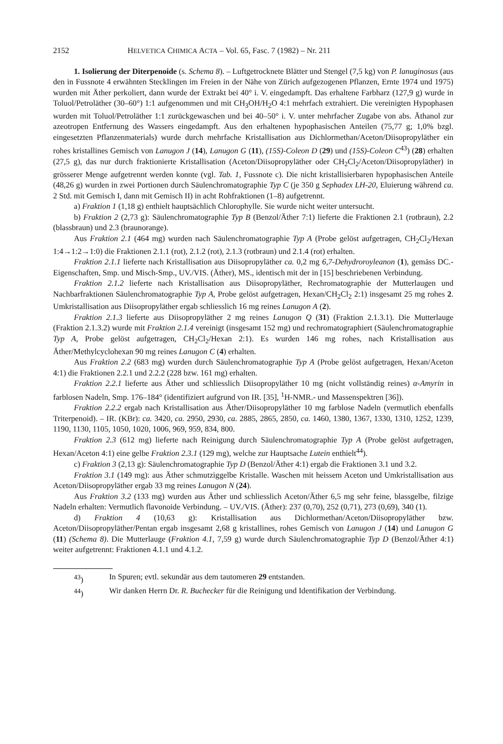2152 HELVETICA CHIMICA ACTA – Vol. 65, Fasc. 7 (1982) – Nr. 211
1. Isolierung der Diterpenoide (s. Schema 8). – Luftgetrocknete Blätter und Stengel (7,5 kg) von P. lanuginosus (aus den in Fussnote 4 erwähnten Stecklingen im Freien in der Nähe von Zürich aufgezogenen Pflanzen, Ernte 1974 und 1975) wurden mit Äther perkoliert, dann wurde der Extrakt bei 40° i. V. eingedampft. Das erhaltene Farbharz (127,9 g) wurde in Toluol/Petroläther (30–60°) 1:1 aufgenommen und mit CH<sub>3</sub>OH/H<sub>2</sub>O 4:1 mehrfach extrahiert. Die vereinigten Hypophasen wurden mit Toluol/Petroläther 1:1 zurückgewaschen und bei 40–50° i. V. unter mehrfacher Zugabe von abs. Äthanol zur azeotropen Entfernung des Wassers eingedampft. Aus den erhaltenen hypophasischen Anteilen (75,77 g; 1,0% bzgl. eingesetzten Pflanzenmaterials) wurde durch mehrfache Kristallisation aus Dichlormethan/Aceton/Diisopropyläther ein rohes kristallines Gemisch von Lanugon J (14), Lanugon G (11), (15S)-Coleon D (29) und (15S)-Coleon C<sup>43</sup>) (28) erhalten (27,5 g), das nur durch fraktionierte Kristallisation (Aceton/Diisopropyläther oder CH<sub>2</sub>Cl<sub>2</sub>/Aceton/Diisopropyläther) in grösserer Menge aufgetrennt werden konnte (vgl. Tab. 1, Fussnote c). Die nicht kristallisierbaren hypophasischen Anteile (48,26 g) wurden in zwei Portionen durch Säulenchromatographie Typ C (je 350 g Sephadex LH-20, Eluierung während ca. 2 Std. mit Gemisch I, dann mit Gemisch II) in acht Rohfraktionen (1–8) aufgetrennt.
a) Fraktion 1 (1,18 g) enthielt hauptsächlich Chlorophylle. Sie wurde nicht weiter untersucht.
b) Fraktion 2 (2,73 g): Säulenchromatographie Typ B (Benzol/Äther 7:1) lieferte die Fraktionen 2.1 (rotbraun), 2.2 (blassbraun) und 2.3 (braunorange).
Aus Fraktion 2.1 (464 mg) wurden nach Säulenchromatographie Typ A (Probe gelöst aufgetragen, CH<sub>2</sub>Cl<sub>2</sub>/Hexan 1:4→1:2→1:0) die Fraktionen 2.1.1 (rot), 2.1.2 (rot), 2.1.3 (rotbraun) und 2.1.4 (rot) erhalten.
Fraktion 2.1.1 lieferte nach Kristallisation aus Diisopropyläther ca. 0,2 mg 6,7-Dehydroroyleanon (1), gemäss DC.-Eigenschaften, Smp. und Misch-Smp., UV./VIS. (Äther), MS., identisch mit der in [15] beschriebenen Verbindung.
Fraktion 2.1.2 lieferte nach Kristallisation aus Diisopropyläther, Rechromatographie der Mutterlaugen und Nachbarfraktionen Säulenchromatographie Typ A, Probe gelöst aufgetragen, Hexan/CH<sub>2</sub>Cl<sub>2</sub> 2:1) insgesamt 25 mg rohes 2. Umkristallisation aus Diisopropyläther ergab schliesslich 16 mg reines Lanugon A (2).
Fraktion 2.1.3 lieferte aus Diisopropyläther 2 mg reines Lanugon Q (31) (Fraktion 2.1.3.1). Die Mutterlauge (Fraktion 2.1.3.2) wurde mit Fraktion 2.1.4 vereinigt (insgesamt 152 mg) und rechromatographiert (Säulenchromatographie Typ A, Probe gelöst aufgetragen, CH<sub>2</sub>Cl<sub>2</sub>/Hexan 2:1). Es wurden 146 mg rohes, nach Kristallisation aus Äther/Methylcyclohexan 90 mg reines Lanugon C (4) erhalten.
Aus Fraktion 2.2 (683 mg) wurden durch Säulenchromatographie Typ A (Probe gelöst aufgetragen, Hexan/Aceton 4:1) die Fraktionen 2.2.1 und 2.2.2 (228 bzw. 161 mg) erhalten.
Fraktion 2.2.1 lieferte aus Äther und schliesslich Diisopropyläther 10 mg (nicht vollständig reines) α-Amyrin in farblosen Nadeln, Smp. 176–184° (identifiziert aufgrund von IR. [35], <sup>1</sup>H-NMR.- und Massenspektren [36]).
Fraktion 2.2.2 ergab nach Kristallisation aus Äther/Diisopropyläther 10 mg farblose Nadeln (vermutlich ebenfalls Triterpenoid). – IR. (KBr): ca. 3420, ca. 2950, 2930, ca. 2885, 2865, 2850, ca. 1460, 1380, 1367, 1330, 1310, 1252, 1239, 1190, 1130, 1105, 1050, 1020, 1006, 969, 959, 834, 800.
Fraktion 2.3 (612 mg) lieferte nach Reinigung durch Säulenchromatographie Typ A (Probe gelöst aufgetragen, Hexan/Aceton 4:1) eine gelbe Fraktion 2.3.1 (129 mg), welche zur Hauptsache Lutein enthielt<sup>44</sup>).
c) Fraktion 3 (2,13 g): Säulenchromatographie Typ D (Benzol/Äther 4:1) ergab die Fraktionen 3.1 und 3.2.
Fraktion 3.1 (149 mg): aus Äther schmutziggelbe Kristalle. Waschen mit heissem Aceton und Umkristallisation aus Aceton/Diisopropyläther ergab 33 mg reines Lanugon N (24).
Aus Fraktion 3.2 (133 mg) wurden aus Äther und schliesslich Aceton/Äther 6,5 mg sehr feine, blassgelbe, filzige Nadeln erhalten: Vermutlich flavonoide Verbindung. – UV./VIS. (Äther): 237 (0,70), 252 (0,71), 273 (0,69), 340 (1).
d) Fraktion 4 (10,63 g): Kristallisation aus Dichlormethan/Aceton/Diisopropyläther bzw. Aceton/Diisopropyläther/Pentan ergab insgesamt 2,68 g kristallines, rohes Gemisch von Lanugon J (14) und Lanugon G (11) (Schema 8). Die Mutterlauge (Fraktion 4.1, 7,59 g) wurde durch Säulenchromatographie Typ D (Benzol/Äther 4:1) weiter aufgetrennt: Fraktionen 4.1.1 und 4.1.2.
<sup>43</sup>) In Spuren; evtl. sekundär aus dem tautomeren 29 entstanden.
<sup>44</sup>) Wir danken Herrn Dr. R. Buchecker für die Reinigung und Identifikation der Verbindung.